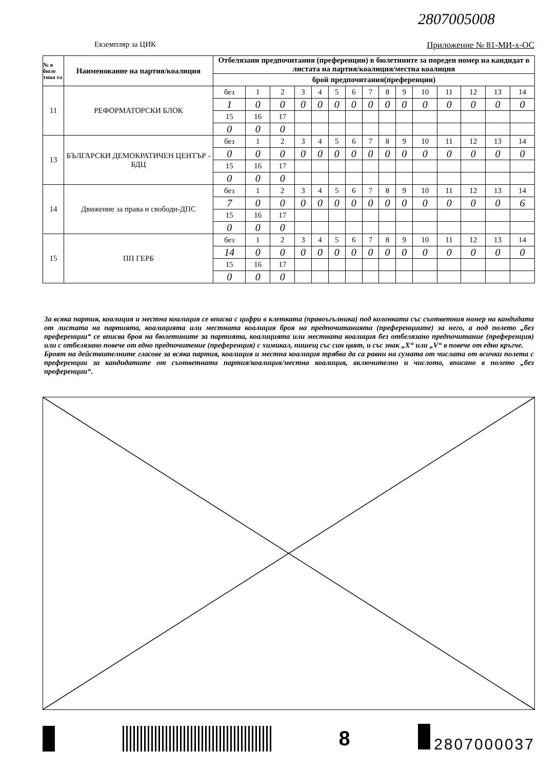2807005008
Екземпляр за ЦИК Приложение № 81-МИ-х-ОС
| № в бюле тина та | Наименование на партия/коалиция | Отбелязани предпочитания (преференции) в бюлетините за пореден номер на кандидат в листата на партия/коалиция/местна коалиция | | | | | | | | | | | | | | |
| --- | --- | --- | --- | --- | --- | --- | --- | --- | --- | --- | --- | --- | --- | --- | --- | --- |
| | | брой предпочитания(преференции) | | | | | | | | | | | | | | |
| 11 | РЕФОРМАТОРСКИ БЛОК | без | 1 | 2 | 3 | 4 | 5 | 6 | 7 | 8 | 9 | 10 | 11 | 12 | 13 | 14 |
| | | 1 | 0 | 0 | 0 | 0 | 0 | 0 | 0 | 0 | 0 | 0 | 0 | 0 | 0 | 0 |
| | | 15 | 16 | 17 | | | | | | | | | | | | |
| | | 0 | 0 | 0 | | | | | | | | | | | | |
| 13 | БЪЛГАРСКИ ДЕМОКРАТИЧЕН ЦЕНТЪР - БДЦ | без | 1 | 2 | 3 | 4 | 5 | 6 | 7 | 8 | 9 | 10 | 11 | 12 | 13 | 14 |
| | | 0 | 0 | 0 | 0 | 0 | 0 | 0 | 0 | 0 | 0 | 0 | 0 | 0 | 0 | 0 |
| | | 15 | 16 | 17 | | | | | | | | | | | | |
| | | 0 | 0 | 0 | | | | | | | | | | | | |
| 14 | Движение за права и свободи-ДПС | без | 1 | 2 | 3 | 4 | 5 | 6 | 7 | 8 | 9 | 10 | 11 | 12 | 13 | 14 |
| | | 7 | 0 | 0 | 0 | 0 | 0 | 0 | 0 | 0 | 0 | 0 | 0 | 0 | 0 | 6 |
| | | 15 | 16 | 17 | | | | | | | | | | | | |
| | | 0 | 0 | 0 | | | | | | | | | | | | |
| 15 | ПП ГЕРБ | без | 1 | 2 | 3 | 4 | 5 | 6 | 7 | 8 | 9 | 10 | 11 | 12 | 13 | 14 |
| | | 14 | 0 | 0 | 0 | 0 | 0 | 0 | 0 | 0 | 0 | 0 | 0 | 0 | 0 | 0 |
| | | 15 | 16 | 17 | | | | | | | | | | | | |
| | | 0 | 0 | 0 | | | | | | | | | | | | |
За всяка партия, коалиция и местна коалиция се вписва с цифри в клетката (правоъгълника) под колонката със съответния номер на кандидата от листата на партията, коалицията или местната коалиция броя на предпочитанията (преференциите) за него, а под полето „без преференции“ се вписва броя на бюлетините за партията, коалицията или местната коалиция без отбелязано предпочитание (преференция) или с отбелязано повече от едно предпочитение (преференция) с химикал, пишещ със син цвят, и със знак „X“ или „V“ в повече от едно кръгче.
Броят на действителните гласове за всяка партия, коалиция и местна коалиция трябва да са равни на сумата от числата от всички полета с преференции за кандидатите от съответната партия/коалиция/местна коалиция, включително и числото, вписано в полето „без преференции“.
8 2807000037